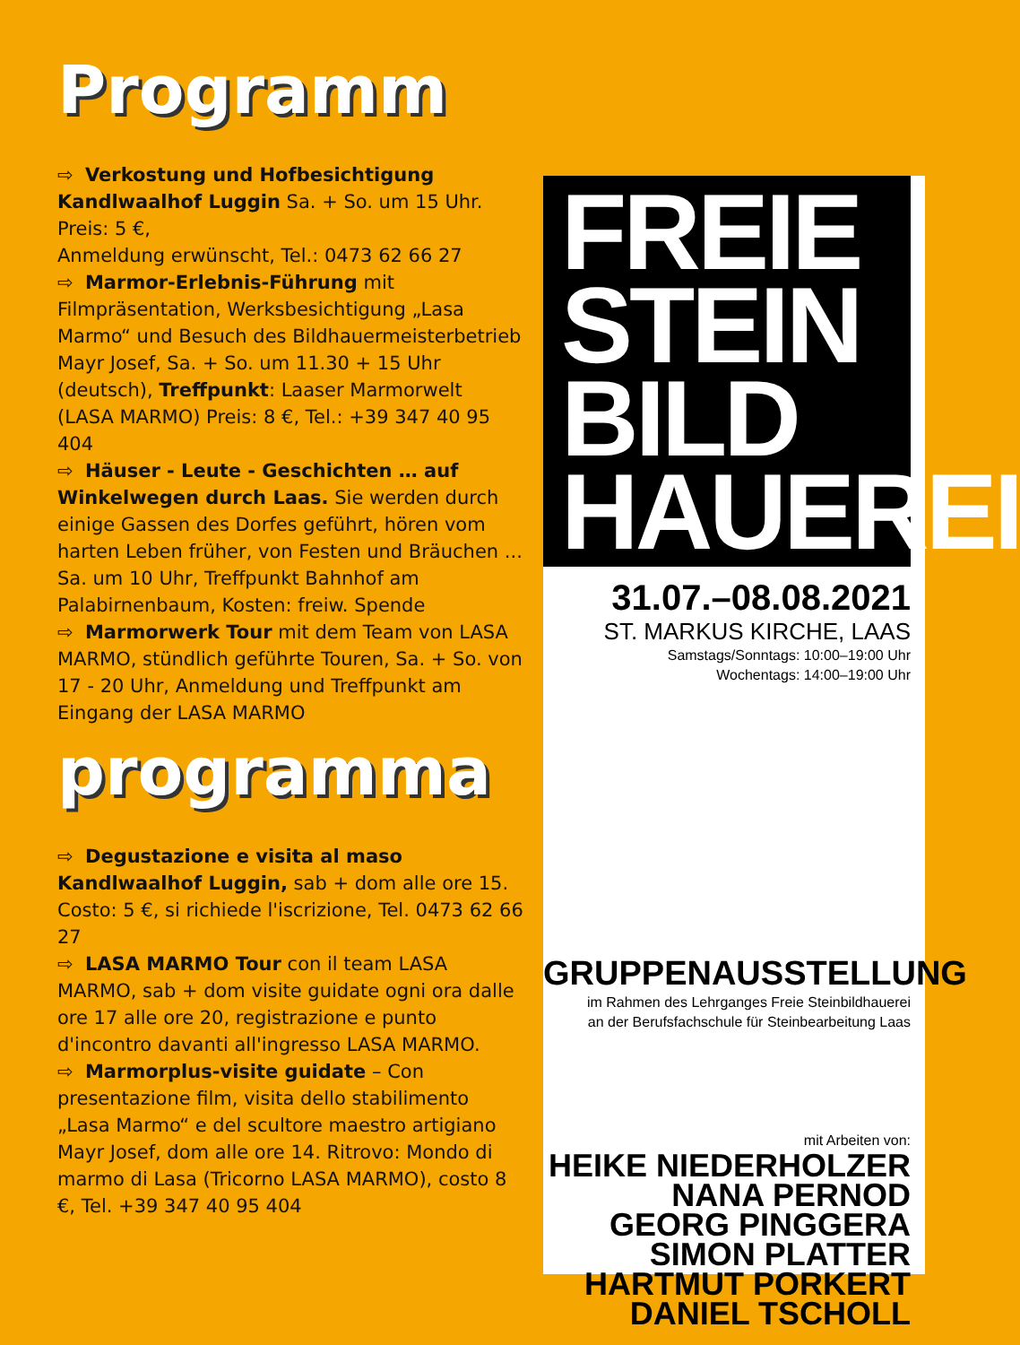Programm
⇨ Verkostung und Hofbesichtigung Kandlwaalhof Luggin Sa. + So. um 15 Uhr. Preis: 5 €,
Anmeldung erwünscht, Tel.: 0473 62 66 27
⇨ Marmor-Erlebnis-Führung mit Filmpräsentation, Werksbesichtigung „Lasa Marmo“ und Besuch des Bildhauermeisterbetrieb Mayr Josef, Sa. + So. um 11.30 + 15 Uhr (deutsch), Treffpunkt: Laaser Marmorwelt (LASA MARMO) Preis: 8 €, Tel.: +39 347 40 95 404
⇨ Häuser - Leute - Geschichten … auf Winkelwegen durch Laas. Sie werden durch einige Gassen des Dorfes geführt, hören vom harten Leben früher, von Festen und Bräuchen ... Sa. um 10 Uhr, Treffpunkt Bahnhof am Palabirnenbaum, Kosten: freiw. Spende
⇨ Marmorwerk Tour mit dem Team von LASA MARMO, stündlich geführte Touren, Sa. + So. von 17 - 20 Uhr, Anmeldung und Treffpunkt am Eingang der LASA MARMO
programma
⇨ Degustazione e visita al maso Kandlwaalhof Luggin, sab + dom alle ore 15. Costo: 5 €, si richiede l'iscrizione, Tel. 0473 62 66 27
⇨ LASA MARMO Tour con il team LASA MARMO, sab + dom visite guidate ogni ora dalle ore 17 alle ore 20, registrazione e punto d'incontro davanti all'ingresso LASA MARMO.
⇨ Marmorplus-visite guidate – Con presentazione film, visita dello stabilimento „Lasa Marmo“ e del scultore maestro artigiano Mayr Josef, dom alle ore 14. Ritrovo: Mondo di marmo di Lasa (Tricorno LASA MARMO), costo 8 €, Tel. +39 347 40 95 404
FREIE
STEIN
BILD
HAUEREI
31.07.–08.08.2021
ST. MARKUS KIRCHE, LAAS
Samstags/Sonntags: 10:00–19:00 Uhr
Wochentags: 14:00–19:00 Uhr
GRUPPENAUSSTELLUNG
im Rahmen des Lehrganges Freie Steinbildhauerei
an der Berufsfachschule für Steinbearbeitung Laas
mit Arbeiten von:
HEIKE NIEDERHOLZER
NANA PERNOD
GEORG PINGGERA
SIMON PLATTER
HARTMUT PORKERT
DANIEL TSCHOLL